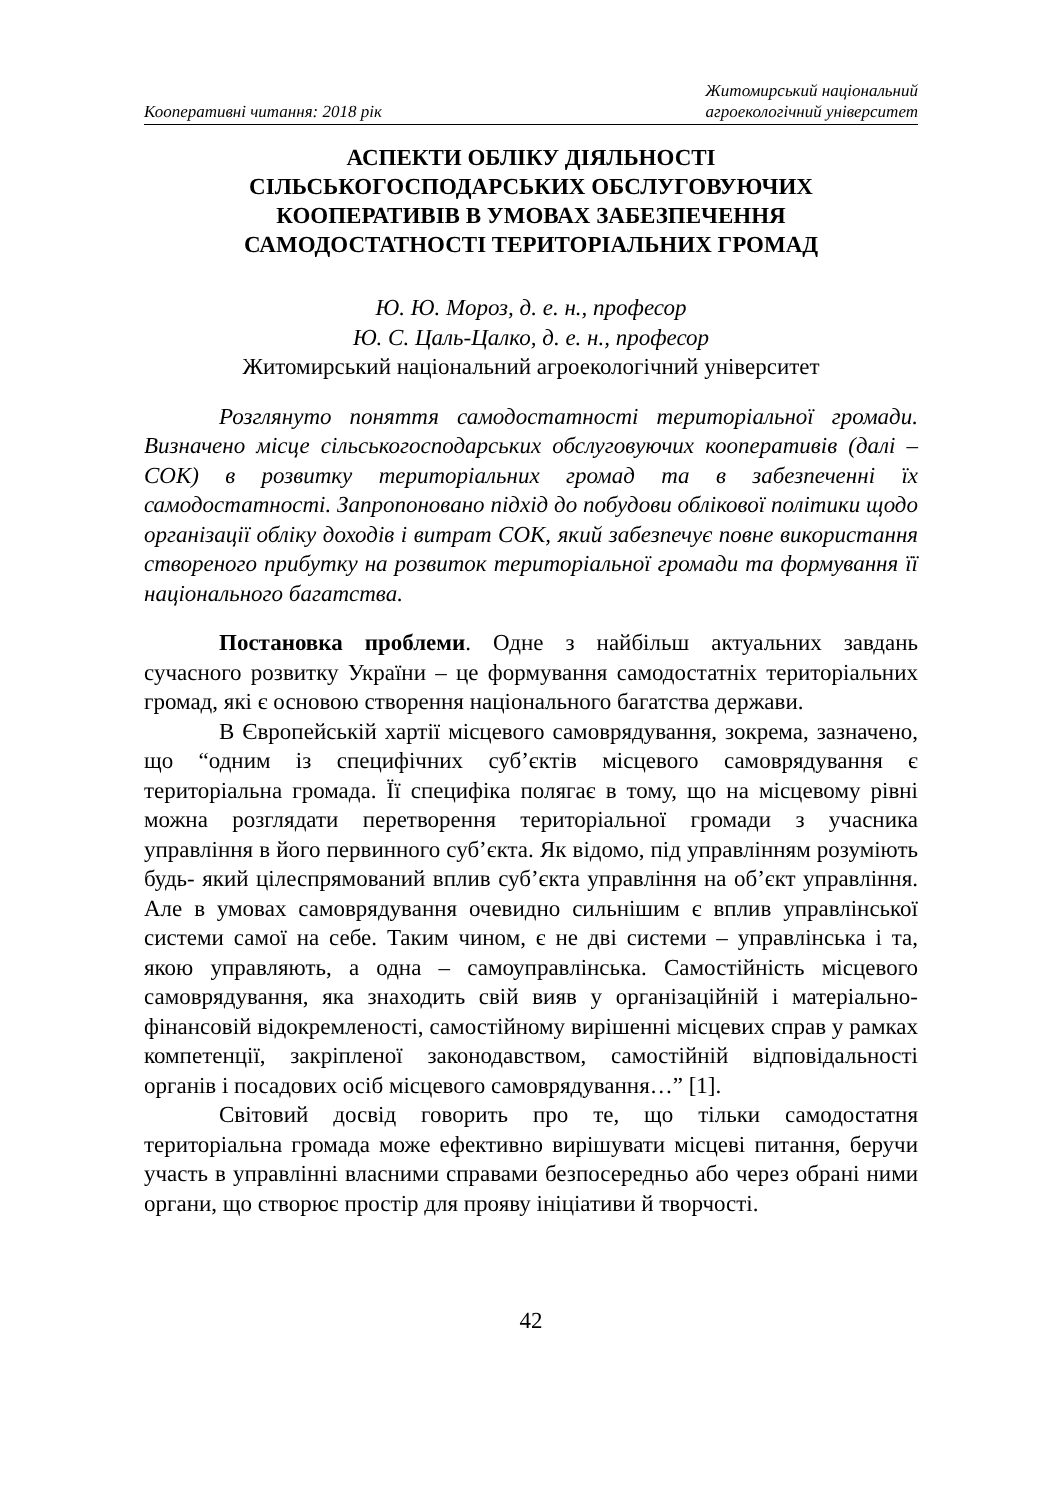Кооперативні читання: 2018 рік
Житомирський національний
агроекологічний університет
АСПЕКТИ ОБЛІКУ ДІЯЛЬНОСТІ
СІЛЬСЬКОГОСПОДАРСЬКИХ ОБСЛУГОВУЮЧИХ
КООПЕРАТИВІВ В УМОВАХ ЗАБЕЗПЕЧЕННЯ
САМОДОСТАТНОСТІ ТЕРИТОРІАЛЬНИХ ГРОМАД
Ю. Ю. Мороз, д. е. н., професор
Ю. С. Цаль-Цалко, д. е. н., професор
Житомирський національний агроекологічний університет
Розглянуто поняття самодостатності територіальної громади. Визначено місце сільськогосподарських обслуговуючих кооперативів (далі – СОК) в розвитку територіальних громад та в забезпеченні їх самодостатності. Запропоновано підхід до побудови облікової політики щодо організації обліку доходів і витрат СОК, який забезпечує повне використання створеного прибутку на розвиток територіальної громади та формування її національного багатства.
Постановка проблеми. Одне з найбільш актуальних завдань сучасного розвитку України – це формування самодостатніх територіальних громад, які є основою створення національного багатства держави.
В Європейській хартії місцевого самоврядування, зокрема, зазначено, що “одним із специфічних суб’єктів місцевого самоврядування є територіальна громада. Її специфіка полягає в тому, що на місцевому рівні можна розглядати перетворення територіальної громади з учасника управління в його первинного суб’єкта. Як відомо, під управлінням розуміють будь- який цілеспрямований вплив суб’єкта управління на об’єкт управління. Але в умовах самоврядування очевидно сильнішим є вплив управлінської системи самої на себе. Таким чином, є не дві системи – управлінська і та, якою управляють, а одна – самоуправлінська. Самостійність місцевого самоврядування, яка знаходить свій вияв у організаційній і матеріально- фінансовій відокремленості, самостійному вирішенні місцевих справ у рамках компетенції, закріпленої законодавством, самостійній відповідальності органів і посадових осіб місцевого самоврядування…” [1].
Світовий досвід говорить про те, що тільки самодостатня територіальна громада може ефективно вирішувати місцеві питання, беручи участь в управлінні власними справами безпосередньо або через обрані ними органи, що створює простір для прояву ініціативи й творчості.
42